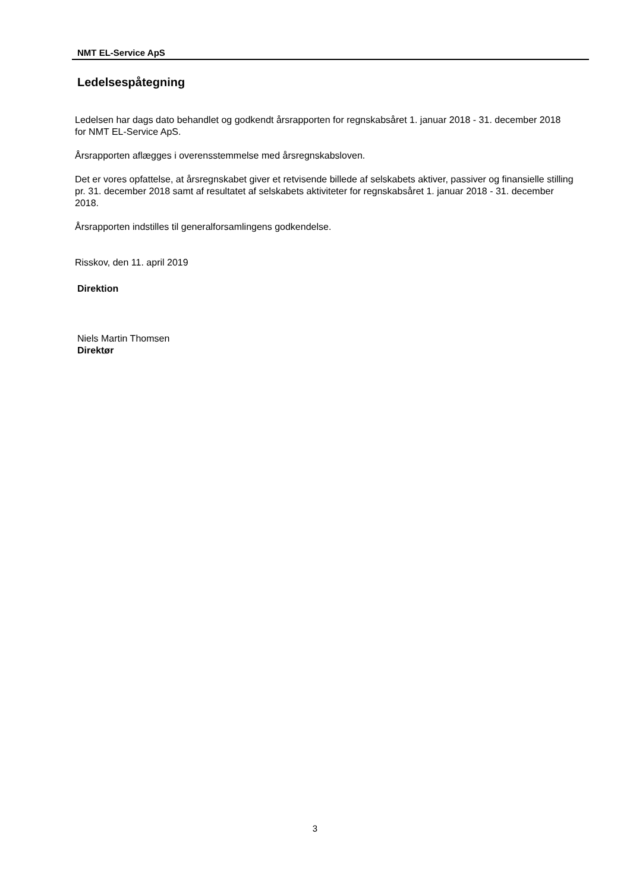NMT EL-Service ApS
Ledelsespåtegning
Ledelsen har dags dato behandlet og godkendt årsrapporten for regnskabsåret 1. januar 2018 - 31. december 2018 for NMT EL-Service ApS.
Årsrapporten aflægges i overensstemmelse med årsregnskabsloven.
Det er vores opfattelse, at årsregnskabet giver et retvisende billede af selskabets aktiver, passiver og finansielle stilling pr. 31. december 2018 samt af resultatet af selskabets aktiviteter for regnskabsåret 1. januar 2018 - 31. december 2018.
Årsrapporten indstilles til generalforsamlingens godkendelse.
Risskov, den 11. april 2019
Direktion
Niels Martin Thomsen
Direktør
3